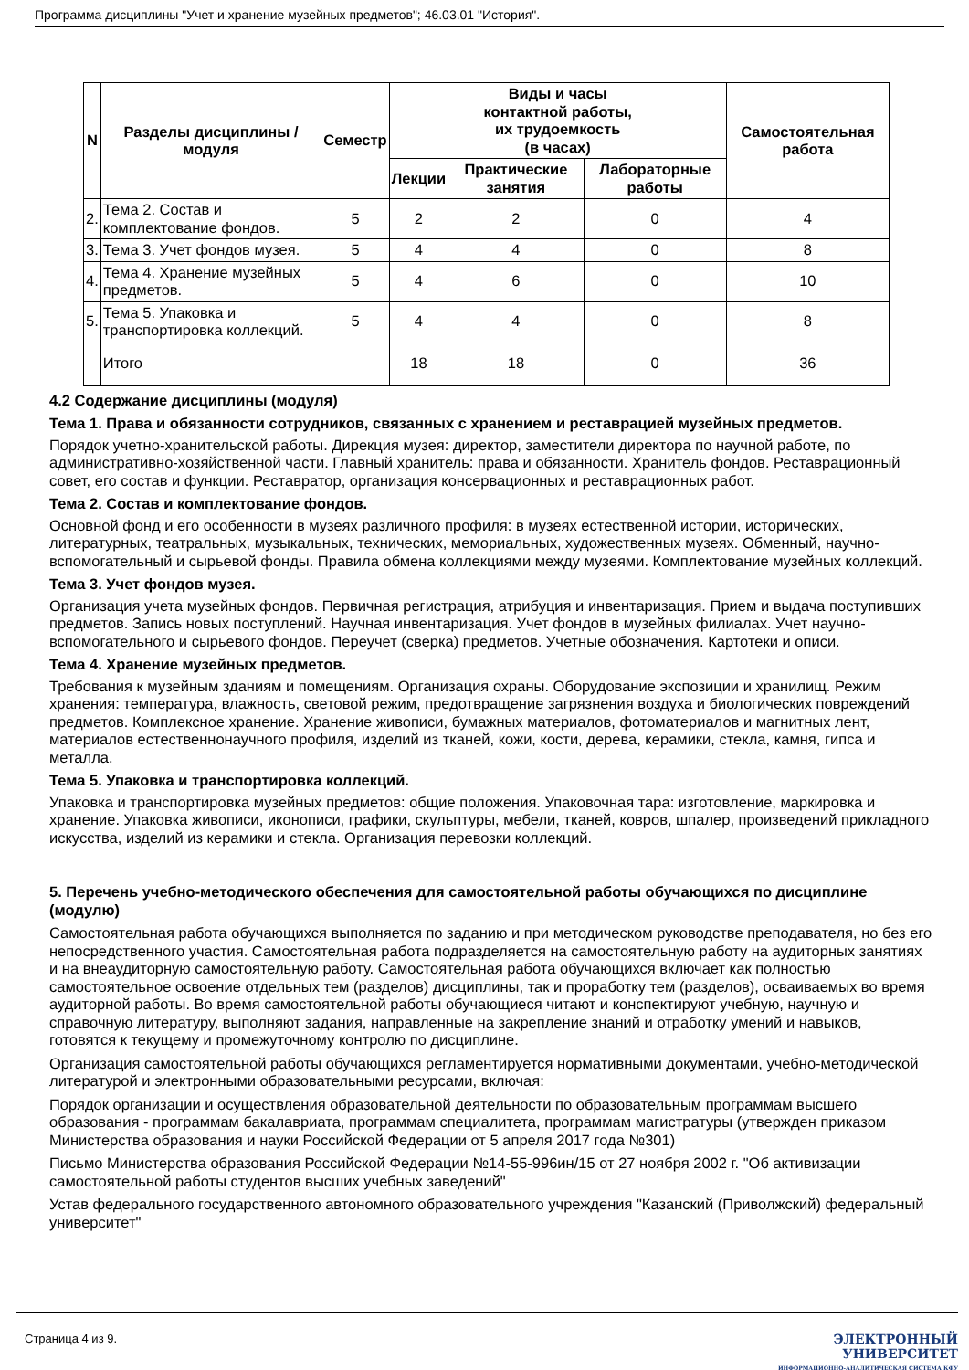Программа дисциплины "Учет и хранение музейных предметов"; 46.03.01 "История".
| N | Разделы дисциплины / модуля | Семестр | Виды и часы контактной работы, их трудоемкость (в часах) | | | Самостоятельная работа |
| --- | --- | --- | --- | --- | --- | --- |
| | | | Лекции | Практические занятия | Лабораторные работы | |
| 2. | Тема 2. Состав и комплектование фондов. | 5 | 2 | 2 | 0 | 4 |
| 3. | Тема 3. Учет фондов музея. | 5 | 4 | 4 | 0 | 8 |
| 4. | Тема 4. Хранение музейных предметов. | 5 | 4 | 6 | 0 | 10 |
| 5. | Тема 5. Упаковка и транспортировка коллекций. | 5 | 4 | 4 | 0 | 8 |
| | Итого | | 18 | 18 | 0 | 36 |
4.2 Содержание дисциплины (модуля)
Тема 1. Права и обязанности сотрудников, связанных с хранением и реставрацией музейных предметов.
Порядок учетно-хранительской работы. Дирекция музея: директор, заместители директора по научной работе, по административно-хозяйственной части. Главный хранитель: права и обязанности. Хранитель фондов. Реставрационный совет, его состав и функции. Реставратор, организация консервационных и реставрационных работ.
Тема 2. Состав и комплектование фондов.
Основной фонд и его особенности в музеях различного профиля: в музеях естественной истории, исторических, литературных, театральных, музыкальных, технических, мемориальных, художественных музеях. Обменный, научно-вспомогательный и сырьевой фонды. Правила обмена коллекциями между музеями. Комплектование музейных коллекций.
Тема 3. Учет фондов музея.
Организация учета музейных фондов. Первичная регистрация, атрибуция и инвентаризация. Прием и выдача поступивших предметов. Запись новых поступлений. Научная инвентаризация. Учет фондов в музейных филиалах. Учет научно-вспомогательного и сырьевого фондов. Переучет (сверка) предметов. Учетные обозначения. Картотеки и описи.
Тема 4. Хранение музейных предметов.
Требования к музейным зданиям и помещениям. Организация охраны. Оборудование экспозиции и хранилищ. Режим хранения: температура, влажность, световой режим, предотвращение загрязнения воздуха и биологических повреждений предметов. Комплексное хранение. Хранение живописи, бумажных материалов, фотоматериалов и магнитных лент, материалов естественнонаучного профиля, изделий из тканей, кожи, кости, дерева, керамики, стекла, камня, гипса и металла.
Тема 5. Упаковка и транспортировка коллекций.
Упаковка и транспортировка музейных предметов: общие положения. Упаковочная тара: изготовление, маркировка и хранение. Упаковка живописи, иконописи, графики, скульптуры, мебели, тканей, ковров, шпалер, произведений прикладного искусства, изделий из керамики и стекла. Организация перевозки коллекций.
5. Перечень учебно-методического обеспечения для самостоятельной работы обучающихся по дисциплине (модулю)
Самостоятельная работа обучающихся выполняется по заданию и при методическом руководстве преподавателя, но без его непосредственного участия. Самостоятельная работа подразделяется на самостоятельную работу на аудиторных занятиях и на внеаудиторную самостоятельную работу. Самостоятельная работа обучающихся включает как полностью самостоятельное освоение отдельных тем (разделов) дисциплины, так и проработку тем (разделов), осваиваемых во время аудиторной работы. Во время самостоятельной работы обучающиеся читают и конспектируют учебную, научную и справочную литературу, выполняют задания, направленные на закрепление знаний и отработку умений и навыков, готовятся к текущему и промежуточному контролю по дисциплине.
Организация самостоятельной работы обучающихся регламентируется нормативными документами, учебно-методической литературой и электронными образовательными ресурсами, включая:
Порядок организации и осуществления образовательной деятельности по образовательным программам высшего образования - программам бакалавриата, программам специалитета, программам магистратуры (утвержден приказом Министерства образования и науки Российской Федерации от 5 апреля 2017 года №301)
Письмо Министерства образования Российской Федерации №14-55-996ин/15 от 27 ноября 2002 г. "Об активизации самостоятельной работы студентов высших учебных заведений"
Устав федерального государственного автономного образовательного учреждения "Казанский (Приволжский) федеральный университет"
Страница 4 из 9.
ЭЛЕКТРОННЫЙ
УНИВЕРСИТЕТ
ИНФОРМАЦИОННО-АНАЛИТИЧЕСКАЯ СИСТЕМА КФУ